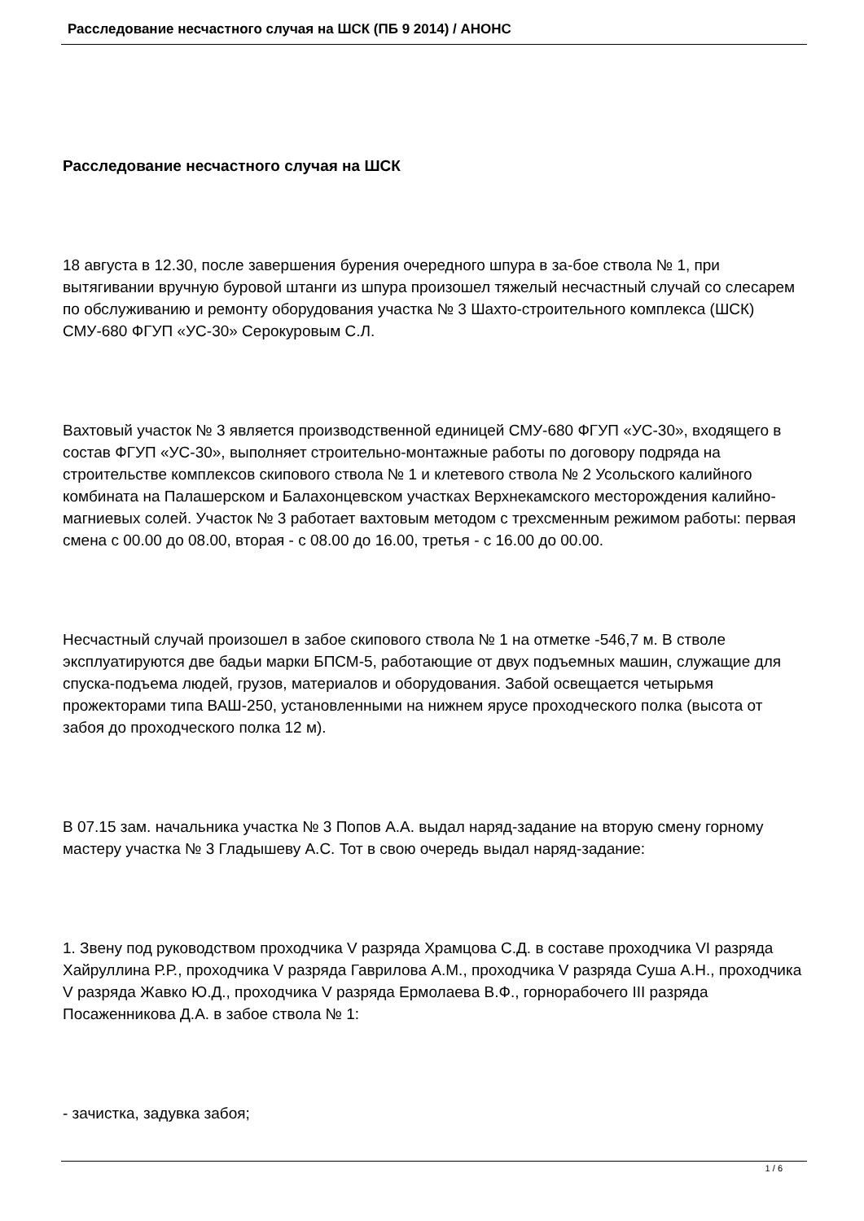Расследование несчастного случая на ШСК (ПБ 9 2014) / АНОНС
Расследование несчастного случая на ШСК
18 августа в 12.30, после завершения бурения очередного шпура в за-бое ствола № 1, при вытягивании вручную буровой штанги из шпура произошел тяжелый несчастный случай со слесарем по обслуживанию и ремонту оборудования участка № 3 Шахто-строительного комплекса (ШСК) СМУ-680 ФГУП «УС-30» Серокуровым С.Л.
Вахтовый участок № 3 является производственной единицей СМУ-680 ФГУП «УС-30», входящего в состав ФГУП «УС-30», выполняет строительно-монтажные работы по договору подряда на строительстве комплексов скипового ствола № 1 и клетевого ствола № 2 Усольского калийного комбината на Палашерском и Балахонцевском участках Верхнекамского месторождения калийно-магниевых солей. Участок № 3 работает вахтовым методом с трехсменным режимом работы: первая смена с 00.00 до 08.00, вторая - с 08.00 до 16.00, третья - с 16.00 до 00.00.
Несчастный случай произошел в забое скипового ствола № 1 на отметке -546,7 м. В стволе эксплуатируются две бадьи марки БПСМ-5, работающие от двух подъемных машин, служащие для спуска-подъема людей, грузов, материалов и оборудования. Забой освещается четырьмя прожекторами типа ВАШ-250, установленными на нижнем ярусе проходческого полка (высота от забоя до проходческого полка 12 м).
В 07.15 зам. начальника участка № 3 Попов А.А. выдал наряд-задание на вторую смену горному мастеру участка № 3 Гладышеву А.С. Тот в свою очередь выдал наряд-задание:
1. Звену под руководством проходчика V разряда Храмцова С.Д. в составе проходчика VI разряда Хайруллина Р.Р., проходчика V разряда Гаврилова А.М., проходчика V разряда Суша А.Н., проходчика V разряда Жавко Ю.Д., проходчика V разряда Ермолаева В.Ф., горнорабочего III разряда Посаженникова Д.А. в забое ствола № 1:
- зачистка, задувка забоя;
1 / 6